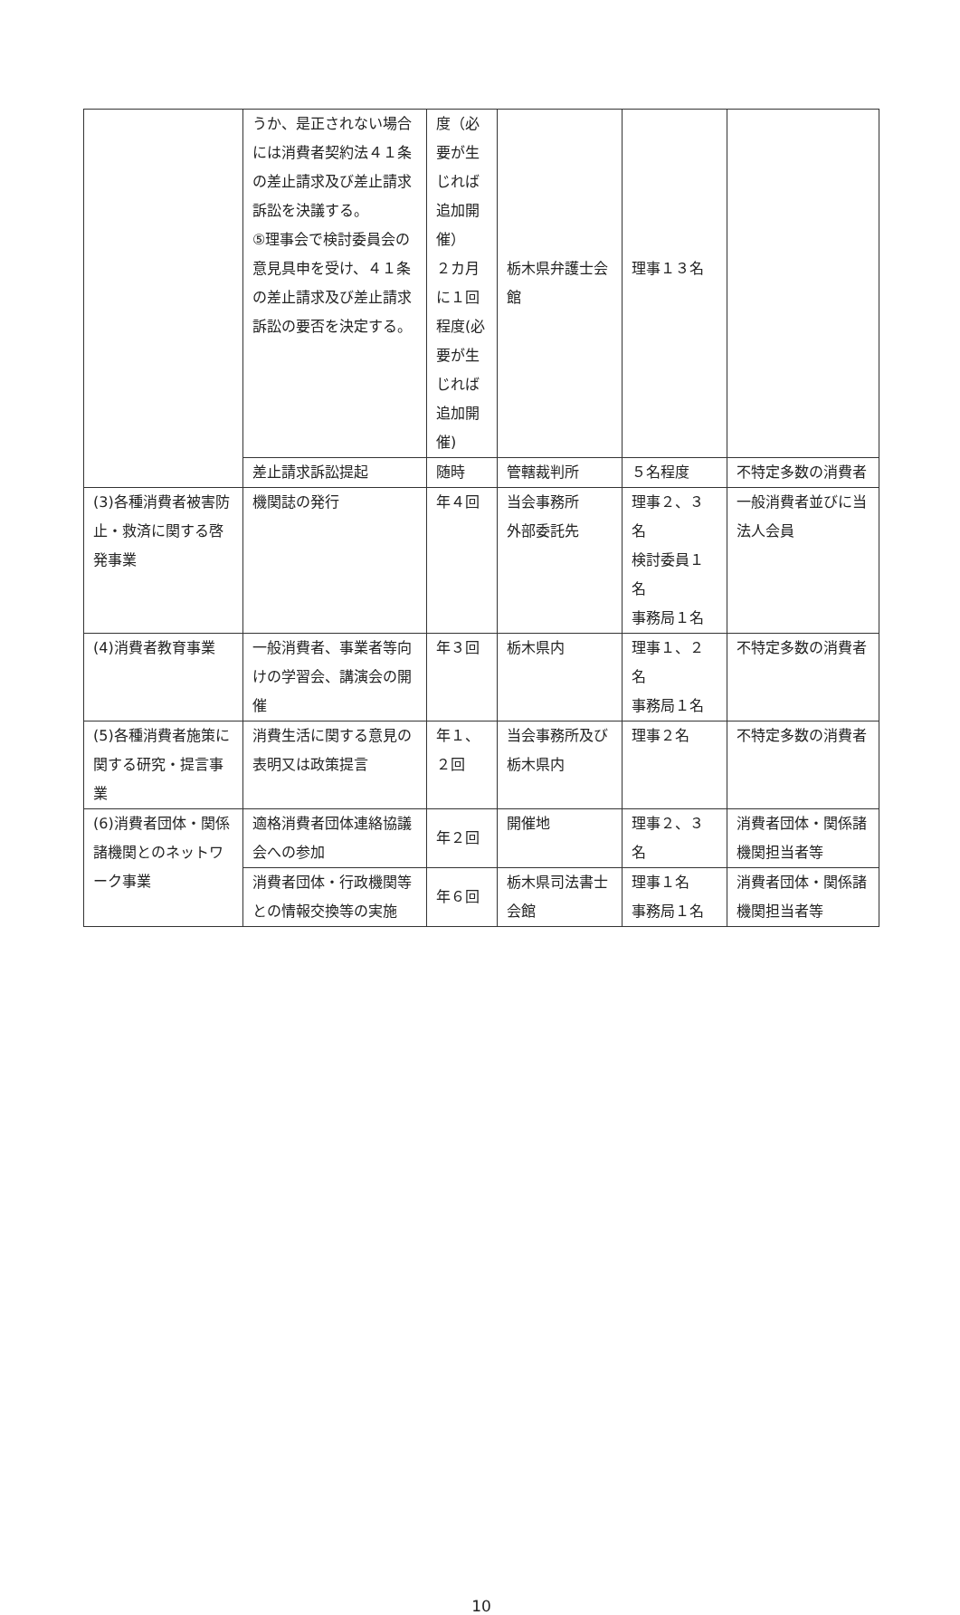| | うか、是正されない場合には消費者契約法４１条の差止請求及び差止請求訴訟を決議する。 ⑤理事会で検討委員会の意見具申を受け、４１条の差止請求及び差止請求訴訟の要否を決定する。 | 度（必要が生じれば追加開催） ２カ月に１回程度(必要が生じれば追加開催) | 栃木県弁護士会館 | 理事１３名 | |
| | 差止請求訴訟提起 | 随時 | 管轄裁判所 | ５名程度 | 不特定多数の消費者 |
| (3)各種消費者被害防止・救済に関する啓発事業 | 機関誌の発行 | 年４回 | 当会事務所 外部委託先 | 理事２、３名 検討委員１名 事務局１名 | 一般消費者並びに当法人会員 |
| (4)消費者教育事業 | 一般消費者、事業者等向けの学習会、講演会の開催 | 年３回 | 栃木県内 | 理事１、２名 事務局１名 | 不特定多数の消費者 |
| (5)各種消費者施策に関する研究・提言事業 | 消費生活に関する意見の表明又は政策提言 | 年１、２回 | 当会事務所及び栃木県内 | 理事２名 | 不特定多数の消費者 |
| (6)消費者団体・関係諸機関とのネットワーク事業 | 適格消費者団体連絡協議会への参加 | 年２回 | 開催地 | 理事２、３名 | 消費者団体・関係諸機関担当者等 |
| | 消費者団体・行政機関等との情報交換等の実施 | 年６回 | 栃木県司法書士会館 | 理事１名 事務局１名 | 消費者団体・関係諸機関担当者等 |
10